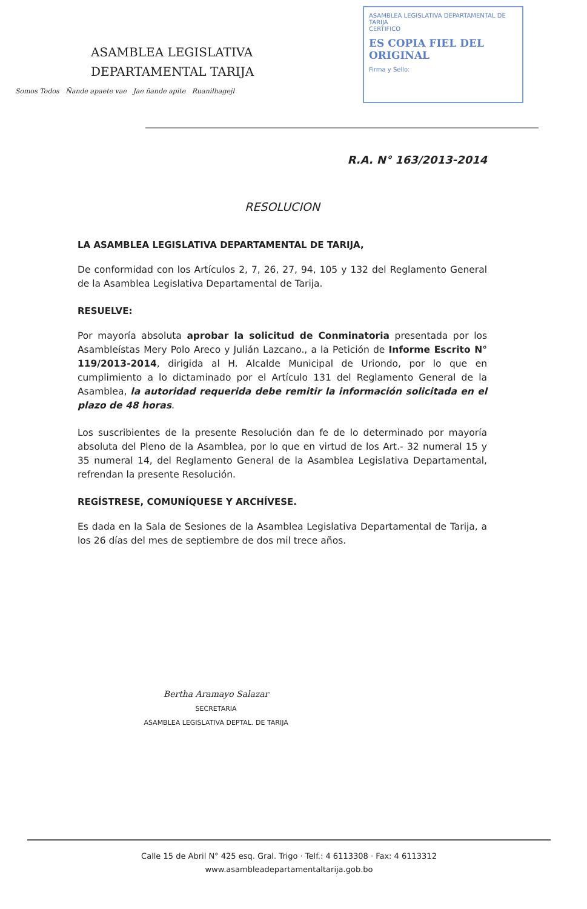ASAMBLEA LEGISLATIVA
DEPARTAMENTAL TARIJA
Somos Todos Ñande apaete vae Jae ñande apite Ruanilhagejl
ASAMBLEA LEGISLATIVA DEPARTAMENTAL DE TARIJA
CERTIFICO
ES COPIA FIEL DEL ORIGINAL
Firma y Sello:
R.A. N° 163/2013-2014
RESOLUCION
LA ASAMBLEA LEGISLATIVA DEPARTAMENTAL DE TARIJA,
De conformidad con los Artículos 2, 7, 26, 27, 94, 105 y 132 del Reglamento General de la Asamblea Legislativa Departamental de Tarija.
RESUELVE:
Por mayoría absoluta aprobar la solicitud de Conminatoria presentada por los Asambleístas Mery Polo Areco y Julián Lazcano., a la Petición de Informe Escrito N° 119/2013-2014, dirigida al H. Alcalde Municipal de Uriondo, por lo que en cumplimiento a lo dictaminado por el Artículo 131 del Reglamento General de la Asamblea, la autoridad requerida debe remitir la información solicitada en el plazo de 48 horas.
Los suscribientes de la presente Resolución dan fe de lo determinado por mayoría absoluta del Pleno de la Asamblea, por lo que en virtud de los Art.- 32 numeral 15 y 35 numeral 14, del Reglamento General de la Asamblea Legislativa Departamental, refrendan la presente Resolución.
REGÍSTRESE, COMUNÍQUESE Y ARCHÍVESE.
Es dada en la Sala de Sesiones de la Asamblea Legislativa Departamental de Tarija, a los 26 días del mes de septiembre de dos mil trece años.
Bertha Aramayo Salazar
SECRETARIA
ASAMBLEA LEGISLATIVA DEPTAL. DE TARIJA
Calle 15 de Abril N° 425 esq. Gral. Trigo · Telf.: 4 6113308 · Fax: 4 6113312
www.asambleadepartamentaltarija.gob.bo